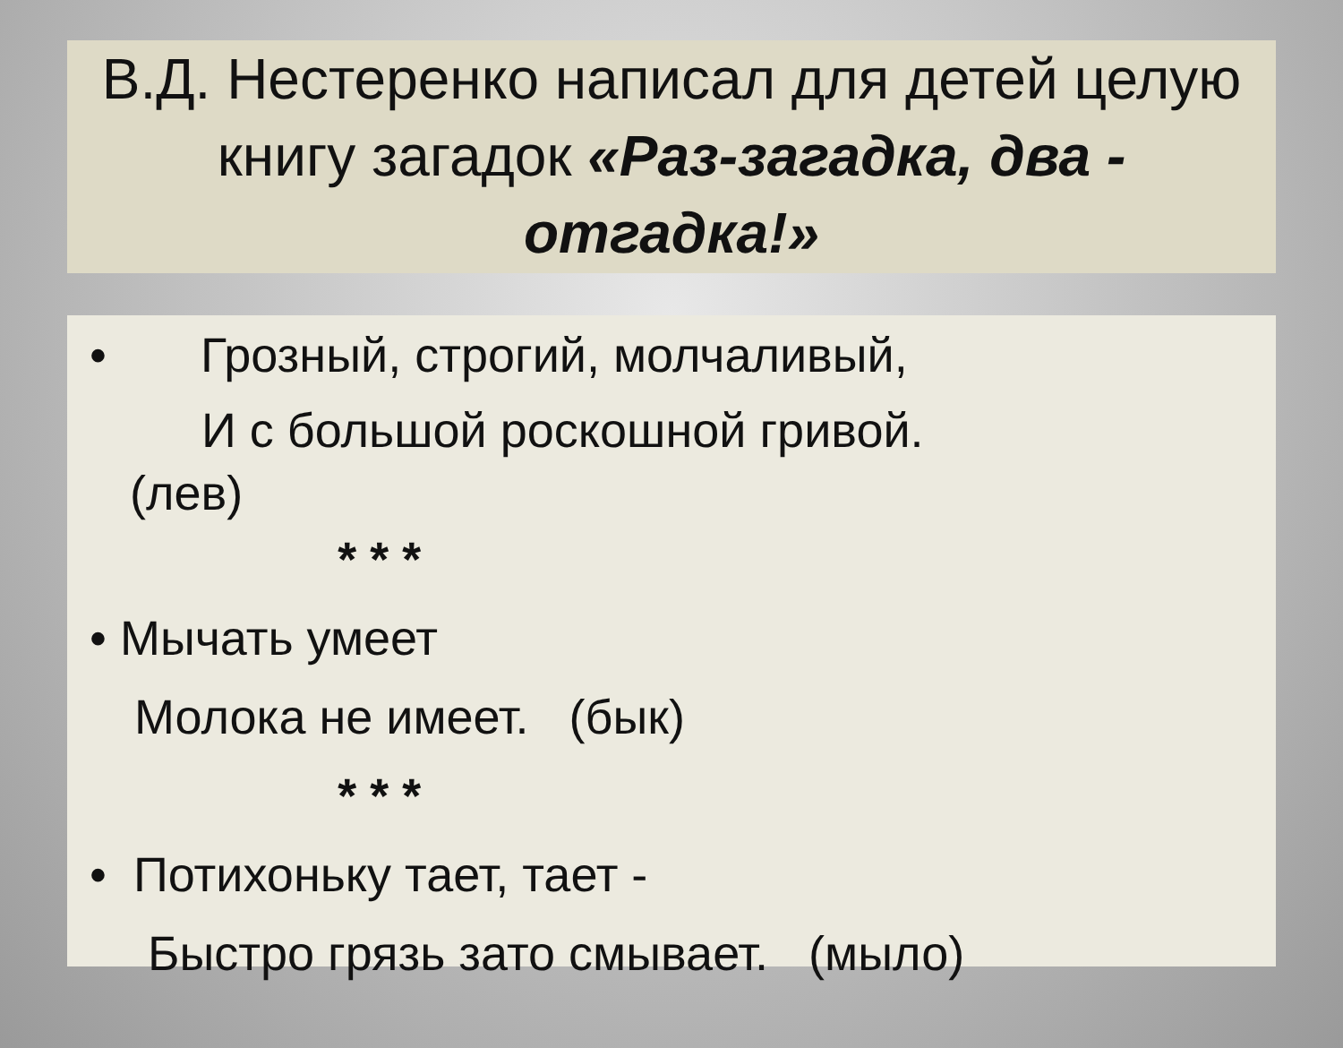В.Д. Нестеренко написал для детей целую книгу загадок «Раз-загадка, два - отгадка!»
• Грозный, строгий, молчаливый,
И с большой роскошной гривой.
(лев)
* * *
• Мычать умеет
Молока не имеет. (бык)
* * *
• Потихоньку тает, тает -
Быстро грязь зато смывает. (мыло)